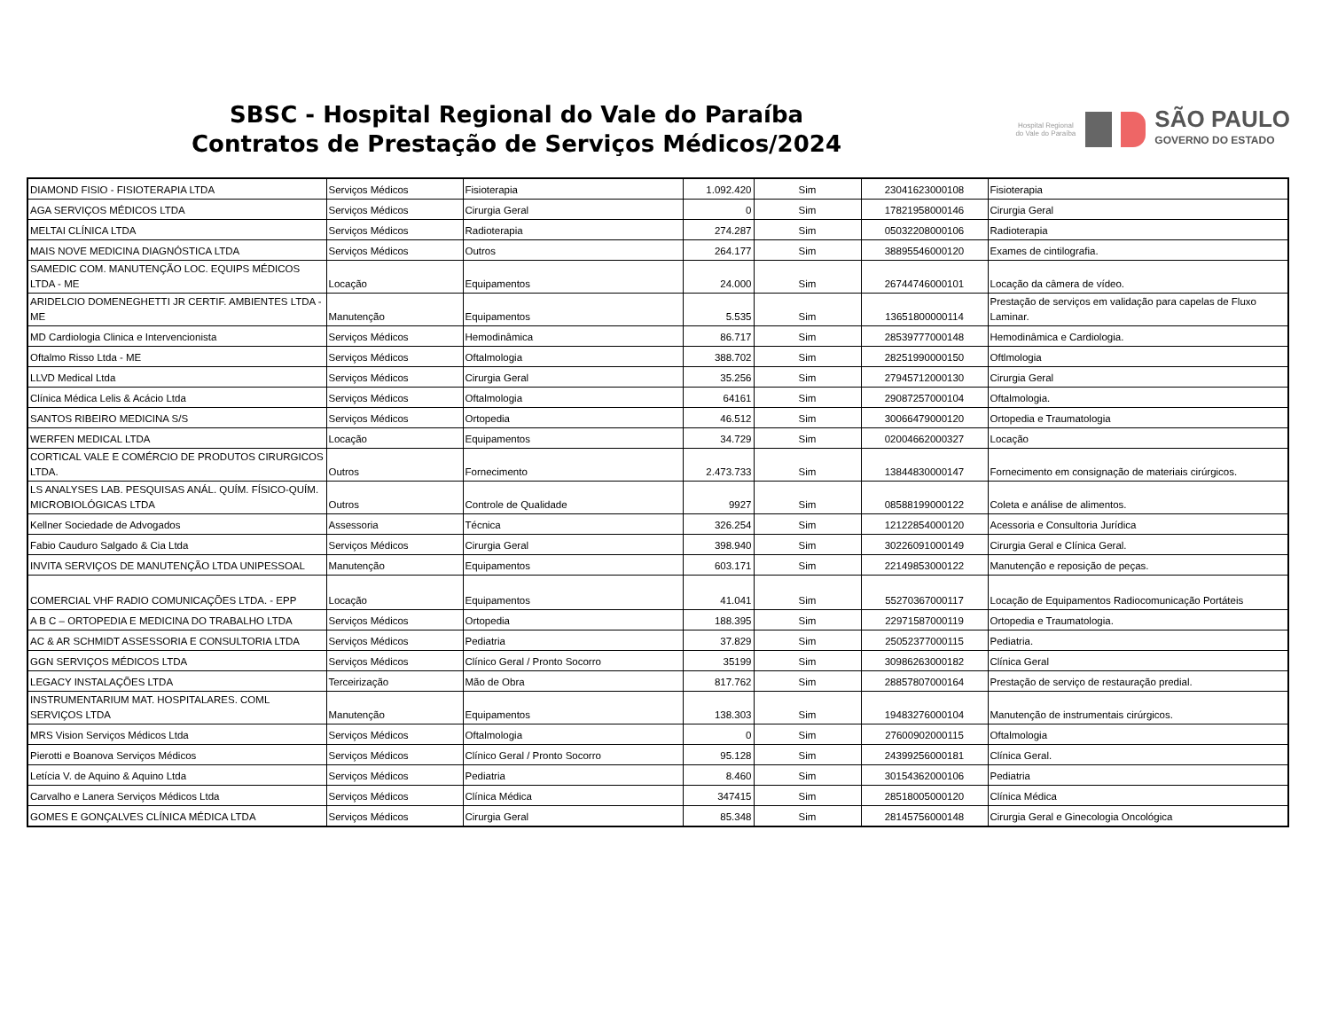SBSC - Hospital Regional do Vale do Paraíba
Contratos de Prestação de Serviços Médicos/2024
Hospital Regional do Vale do Paraíba
SÃO PAULO
GOVERNO DO ESTADO
| DIAMOND FISIO - FISIOTERAPIA LTDA | Serviços Médicos | Fisioterapia | 1.092.420 | Sim | 23041623000108 | Fisioterapia |
| AGA SERVIÇOS MÉDICOS LTDA | Serviços Médicos | Cirurgia Geral | 0 | Sim | 17821958000146 | Cirurgia Geral |
| MELTAI CLÍNICA LTDA | Serviços Médicos | Radioterapia | 274.287 | Sim | 05032208000106 | Radioterapia |
| MAIS NOVE MEDICINA DIAGNÓSTICA LTDA | Serviços Médicos | Outros | 264.177 | Sim | 38895546000120 | Exames de cintilografia. |
| SAMEDIC COM. MANUTENÇÃO LOC. EQUIPS MÉDICOS LTDA - ME | Locação | Equipamentos | 24.000 | Sim | 26744746000101 | Locação da câmera de vídeo. |
| ARIDELCIO DOMENEGHETTI JR CERTIF. AMBIENTES LTDA - ME | Manutenção | Equipamentos | 5.535 | Sim | 13651800000114 | Prestação de serviços em validação para capelas de Fluxo Laminar. |
| MD Cardiologia Clinica e Intervencionista | Serviços Médicos | Hemodinâmica | 86.717 | Sim | 28539777000148 | Hemodinâmica e Cardiologia. |
| Oftalmo Risso Ltda - ME | Serviços Médicos | Oftalmologia | 388.702 | Sim | 28251990000150 | Oftlmologia |
| LLVD Medical Ltda | Serviços Médicos | Cirurgia Geral | 35.256 | Sim | 27945712000130 | Cirurgia Geral |
| Clínica Médica Lelis & Acácio Ltda | Serviços Médicos | Oftalmologia | 64161 | Sim | 29087257000104 | Oftalmologia. |
| SANTOS RIBEIRO MEDICINA S/S | Serviços Médicos | Ortopedia | 46.512 | Sim | 30066479000120 | Ortopedia e Traumatologia |
| WERFEN MEDICAL LTDA | Locação | Equipamentos | 34.729 | Sim | 02004662000327 | Locação |
| CORTICAL VALE E COMÉRCIO DE PRODUTOS CIRURGICOS LTDA. | Outros | Fornecimento | 2.473.733 | Sim | 13844830000147 | Fornecimento em consignação de materiais cirúrgicos. |
| LS ANALYSES LAB. PESQUISAS ANÁL. QUÍM. FÍSICO-QUÍM. MICROBIOLÓGICAS LTDA | Outros | Controle de Qualidade | 9927 | Sim | 08588199000122 | Coleta e análise de alimentos. |
| Kellner Sociedade de Advogados | Assessoria | Técnica | 326.254 | Sim | 12122854000120 | Acessoria e Consultoria Jurídica |
| Fabio Cauduro Salgado & Cia Ltda | Serviços Médicos | Cirurgia Geral | 398.940 | Sim | 30226091000149 | Cirurgia Geral e Clínica Geral. |
| INVITA SERVIÇOS DE MANUTENÇÃO LTDA UNIPESSOAL | Manutenção | Equipamentos | 603.171 | Sim | 22149853000122 | Manutenção e reposição de peças. |
| COMERCIAL VHF RADIO COMUNICAÇÕES LTDA. - EPP | Locação | Equipamentos | 41.041 | Sim | 55270367000117 | Locação de Equipamentos Radiocomunicação Portáteis |
| A B C – ORTOPEDIA E MEDICINA DO TRABALHO LTDA | Serviços Médicos | Ortopedia | 188.395 | Sim | 22971587000119 | Ortopedia e Traumatologia. |
| AC & AR SCHMIDT ASSESSORIA E CONSULTORIA LTDA | Serviços Médicos | Pediatria | 37.829 | Sim | 25052377000115 | Pediatria. |
| GGN SERVIÇOS MÉDICOS LTDA | Serviços Médicos | Clínico Geral / Pronto Socorro | 35199 | Sim | 30986263000182 | Clínica Geral |
| LEGACY INSTALAÇÕES LTDA | Terceirização | Mão de Obra | 817.762 | Sim | 28857807000164 | Prestação de serviço de restauração predial. |
| INSTRUMENTARIUM MAT. HOSPITALARES. COML SERVIÇOS LTDA | Manutenção | Equipamentos | 138.303 | Sim | 19483276000104 | Manutenção de instrumentais cirúrgicos. |
| MRS Vision Serviços Médicos Ltda | Serviços Médicos | Oftalmologia | 0 | Sim | 27600902000115 | Oftalmologia |
| Pierotti e Boanova Serviços Médicos | Serviços Médicos | Clínico Geral / Pronto Socorro | 95.128 | Sim | 24399256000181 | Clínica Geral. |
| Letícia V. de Aquino & Aquino Ltda | Serviços Médicos | Pediatria | 8.460 | Sim | 30154362000106 | Pediatria |
| Carvalho e Lanera Serviços Médicos Ltda | Serviços Médicos | Clínica Médica | 347415 | Sim | 28518005000120 | Clínica Médica |
| GOMES E GONÇALVES CLÍNICA MÉDICA LTDA | Serviços Médicos | Cirurgia Geral | 85.348 | Sim | 28145756000148 | Cirurgia Geral e Ginecologia Oncológica |